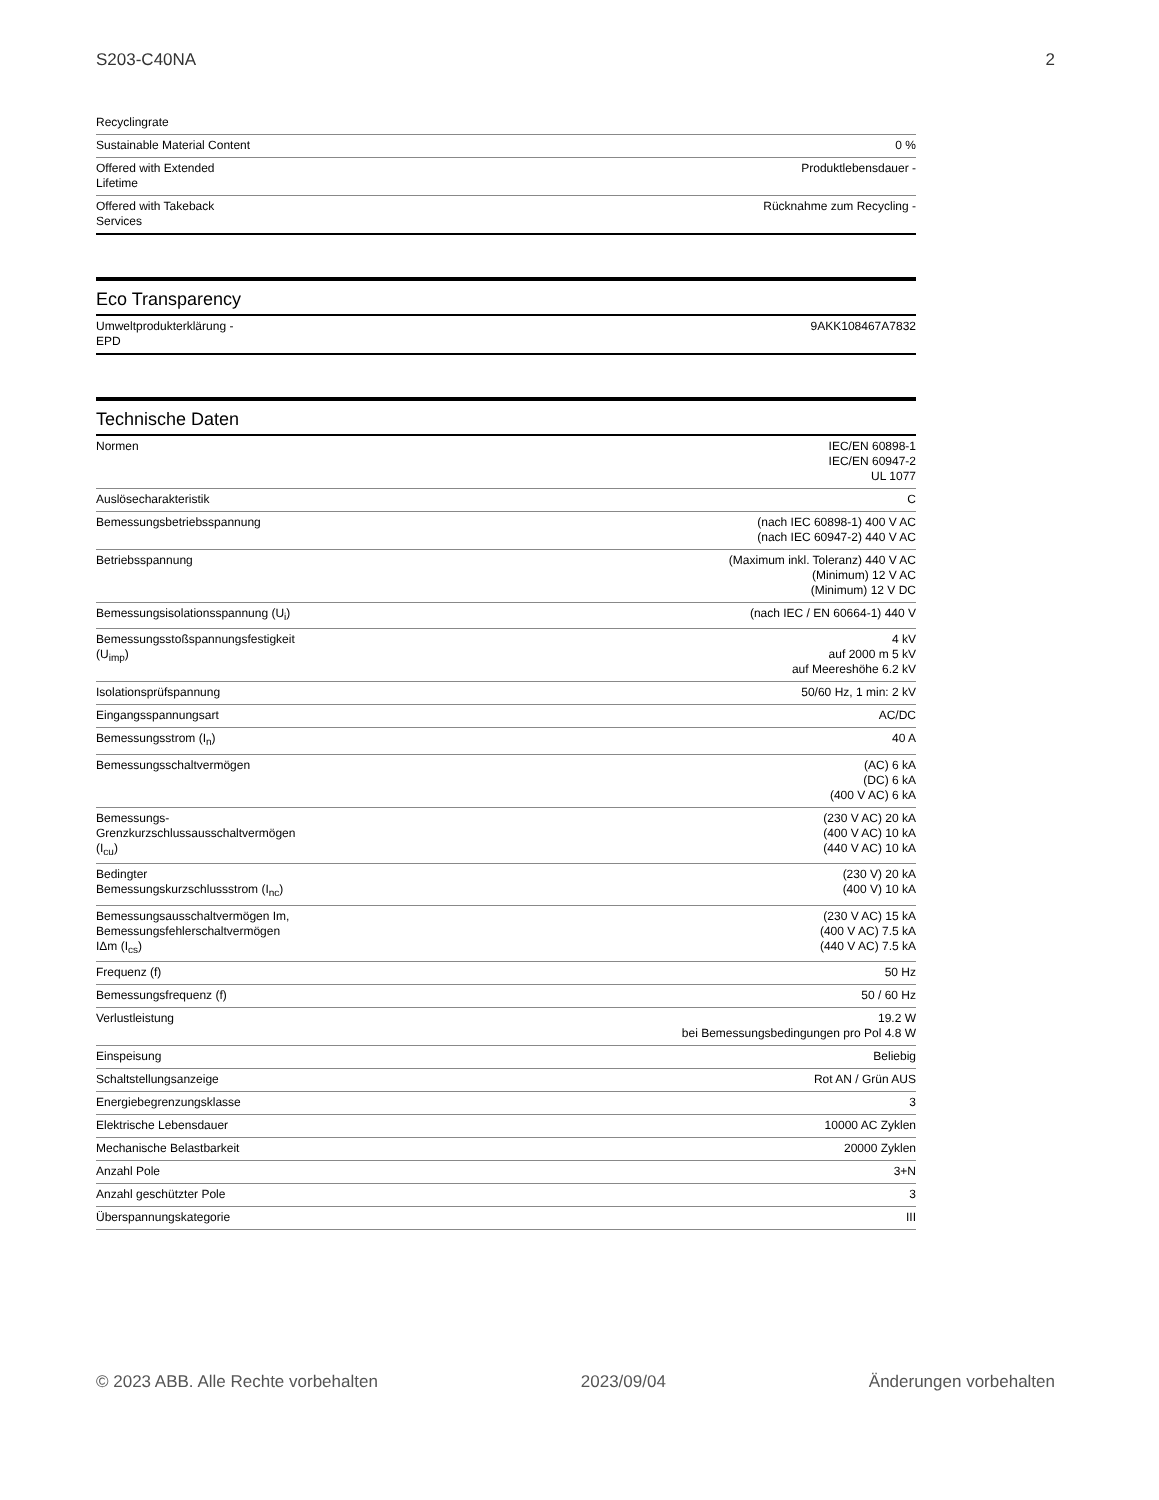S203-C40NA 2
| Recyclingrate | |
| Sustainable Material Content | 0 % |
| Offered with Extended Lifetime | Produktlebensdauer - |
| Offered with Takeback Services | Rücknahme zum Recycling - |
Eco Transparency
| Umweltprodukterklärung - EPD | 9AKK108467A7832 |
Technische Daten
| Normen | IEC/EN 60898-1 IEC/EN 60947-2 UL 1077 |
| Auslösecharakteristik | C |
| Bemessungsbetriebsspannung | (nach IEC 60898-1) 400 V AC (nach IEC 60947-2) 440 V AC |
| Betriebsspannung | (Maximum inkl. Toleranz) 440 V AC (Minimum) 12 V AC (Minimum) 12 V DC |
| Bemessungsisolationsspannung (U<sub>i</sub>) | (nach IEC / EN 60664-1) 440 V |
| Bemessungsstoßspannungsfestigkeit (U<sub>imp</sub>) | 4 kV auf 2000 m 5 kV auf Meereshöhe 6.2 kV |
| Isolationsprüfspannung | 50/60 Hz, 1 min: 2 kV |
| Eingangsspannungsart | AC/DC |
| Bemessungsstrom (I<sub>n</sub>) | 40 A |
| Bemessungsschaltvermögen | (AC) 6 kA (DC) 6 kA (400 V AC) 6 kA |
| Bemessungs-Grenzkurzschlussausschaltvermögen (I<sub>cu</sub>) | (230 V AC) 20 kA (400 V AC) 10 kA (440 V AC) 10 kA |
| Bedingter Bemessungskurzschlussstrom (I<sub>nc</sub>) | (230 V) 20 kA (400 V) 10 kA |
| Bemessungsausschaltvermögen Im, Bemessungsfehlerschaltvermögen IΔm (I<sub>cs</sub>) | (230 V AC) 15 kA (400 V AC) 7.5 kA (440 V AC) 7.5 kA |
| Frequenz (f) | 50 Hz |
| Bemessungsfrequenz (f) | 50 / 60 Hz |
| Verlustleistung | 19.2 W bei Bemessungsbedingungen pro Pol 4.8 W |
| Einspeisung | Beliebig |
| Schaltstellungsanzeige | Rot AN / Grün AUS |
| Energiebegrenzungsklasse | 3 |
| Elektrische Lebensdauer | 10000 AC Zyklen |
| Mechanische Belastbarkeit | 20000 Zyklen |
| Anzahl Pole | 3+N |
| Anzahl geschützter Pole | 3 |
| Überspannungskategorie | III |
© 2023 ABB. Alle Rechte vorbehalten 2023/09/04 Änderungen vorbehalten